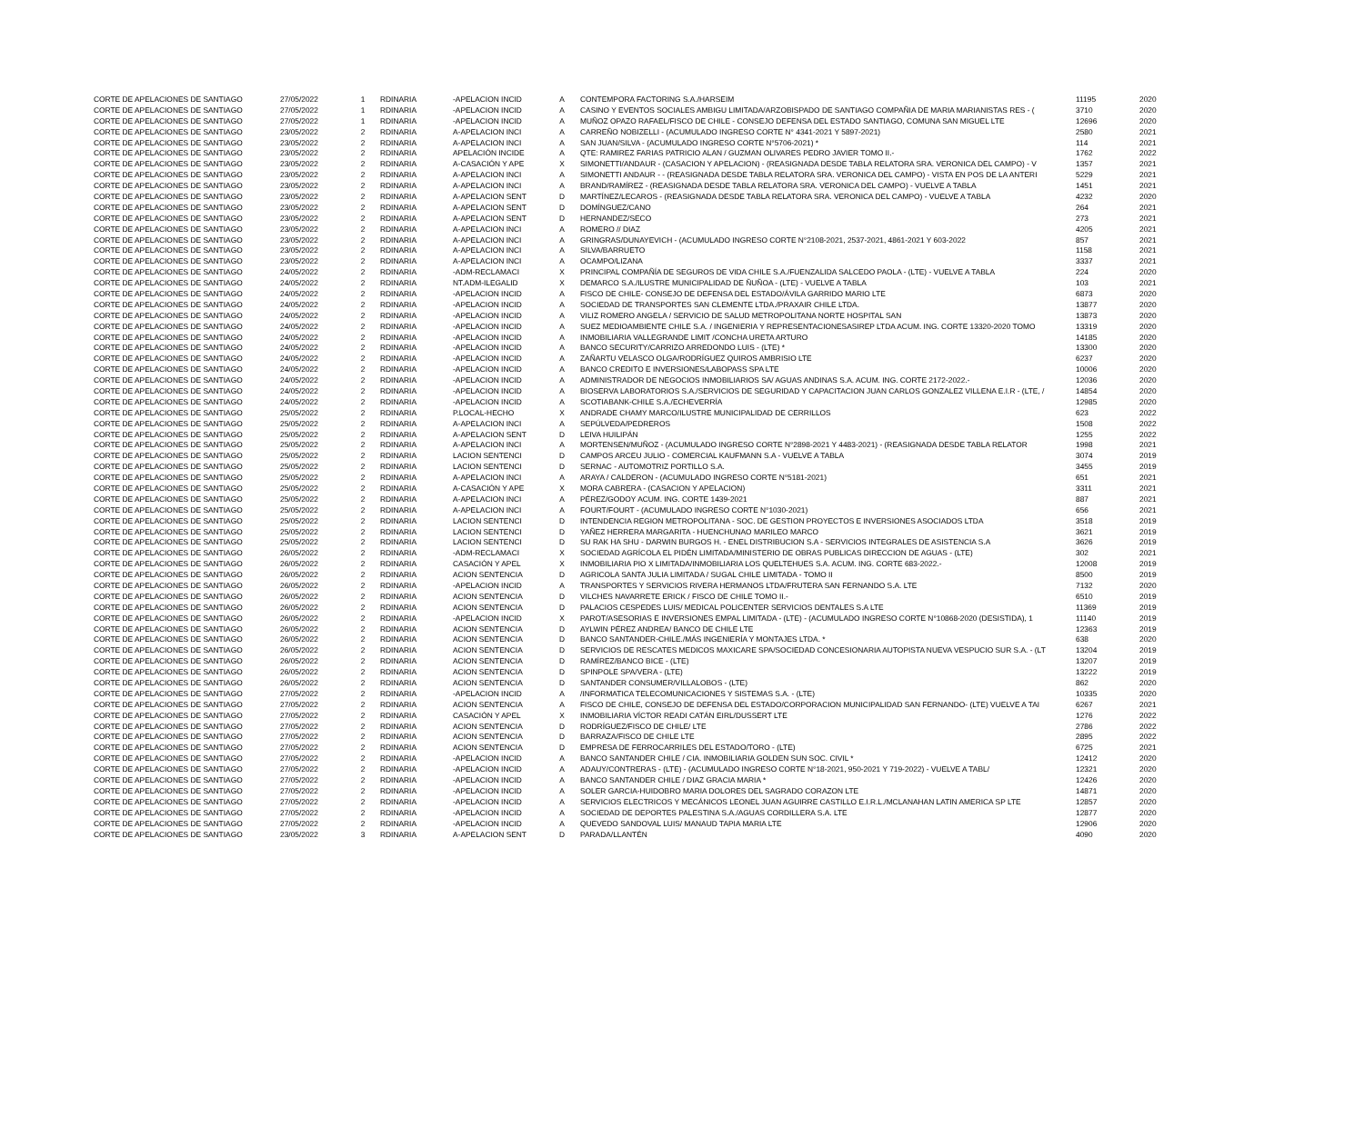| CORTE DE APELACIONES DE SANTIAGO | 27/05/2022 | 1 | RDINARIA | -APELACION INCID | A | CONTEMPORA FACTORING S.A./HARSEIM | 11195 | 2020 |
| CORTE DE APELACIONES DE SANTIAGO | 27/05/2022 | 1 | RDINARIA | -APELACION INCID | A | CASINO Y EVENTOS SOCIALES AMBIGU LIMITADA/ARZOBISPADO DE SANTIAGO COMPAÑIA DE MARIA MARIANISTAS RES - ( | 3710 | 2020 |
| CORTE DE APELACIONES DE SANTIAGO | 27/05/2022 | 1 | RDINARIA | -APELACION INCID | A | MUÑOZ OPAZO RAFAEL/FISCO DE CHILE - CONSEJO DEFENSA DEL ESTADO SANTIAGO, COMUNA SAN MIGUEL LTE | 12696 | 2020 |
| CORTE DE APELACIONES DE SANTIAGO | 23/05/2022 | 2 | RDINARIA | A-APELACION INCI | A | CARREÑO NOBIZELLI - (ACUMULADO INGRESO CORTE N° 4341-2021 Y 5897-2021) | 2580 | 2021 |
| CORTE DE APELACIONES DE SANTIAGO | 23/05/2022 | 2 | RDINARIA | A-APELACION INCI | A | SAN JUAN/SILVA - (ACUMULADO INGRESO CORTE N°5706-2021) * | 114 | 2021 |
| CORTE DE APELACIONES DE SANTIAGO | 23/05/2022 | 2 | RDINARIA | APELACIÓN INCIDE | A | QTE: RAMIREZ FARIAS PATRICIO ALAN / GUZMAN OLIVARES PEDRO JAVIER TOMO II.- | 1762 | 2022 |
| CORTE DE APELACIONES DE SANTIAGO | 23/05/2022 | 2 | RDINARIA | A-CASACIÓN Y APE | X | SIMONETTI/ANDAUR - (CASACION Y APELACION) - (REASIGNADA DESDE TABLA RELATORA SRA. VERONICA DEL CAMPO) - V | 1357 | 2021 |
| CORTE DE APELACIONES DE SANTIAGO | 23/05/2022 | 2 | RDINARIA | A-APELACION INCI | A | SIMONETTI ANDAUR - - (REASIGNADA DESDE TABLA RELATORA SRA. VERONICA DEL CAMPO) - VISTA EN POS DE LA ANTERI | 5229 | 2021 |
| CORTE DE APELACIONES DE SANTIAGO | 23/05/2022 | 2 | RDINARIA | A-APELACION INCI | A | BRAND/RAMÍREZ - (REASIGNADA DESDE TABLA RELATORA SRA. VERONICA DEL CAMPO) - VUELVE A TABLA | 1451 | 2021 |
| CORTE DE APELACIONES DE SANTIAGO | 23/05/2022 | 2 | RDINARIA | A-APELACION SENT | D | MARTÍNEZ/LECAROS - (REASIGNADA DESDE TABLA RELATORA SRA. VERONICA DEL CAMPO) - VUELVE A TABLA | 4232 | 2020 |
| CORTE DE APELACIONES DE SANTIAGO | 23/05/2022 | 2 | RDINARIA | A-APELACION SENT | D | DOMÍNGUEZ/CANO | 264 | 2021 |
| CORTE DE APELACIONES DE SANTIAGO | 23/05/2022 | 2 | RDINARIA | A-APELACION SENT | D | HERNANDEZ/SECO | 273 | 2021 |
| CORTE DE APELACIONES DE SANTIAGO | 23/05/2022 | 2 | RDINARIA | A-APELACION INCI | A | ROMERO // DIAZ | 4205 | 2021 |
| CORTE DE APELACIONES DE SANTIAGO | 23/05/2022 | 2 | RDINARIA | A-APELACION INCI | A | GRINGRAS/DUNAYEVICH - (ACUMULADO INGRESO CORTE N°2108-2021, 2537-2021, 4861-2021 Y 603-2022 | 857 | 2021 |
| CORTE DE APELACIONES DE SANTIAGO | 23/05/2022 | 2 | RDINARIA | A-APELACION INCI | A | SILVA/BARRUETO | 1158 | 2021 |
| CORTE DE APELACIONES DE SANTIAGO | 23/05/2022 | 2 | RDINARIA | A-APELACION INCI | A | OCAMPO/LIZANA | 3337 | 2021 |
| CORTE DE APELACIONES DE SANTIAGO | 24/05/2022 | 2 | RDINARIA | -ADM-RECLAMACI | X | PRINCIPAL COMPAÑÍA DE SEGUROS DE VIDA CHILE S.A./FUENZALIDA SALCEDO PAOLA - (LTE) - VUELVE A TABLA | 224 | 2020 |
| CORTE DE APELACIONES DE SANTIAGO | 24/05/2022 | 2 | RDINARIA | NT.ADM-ILEGALID | X | DEMARCO S.A./ILUSTRE MUNICIPALIDAD DE ÑUÑOA - (LTE) - VUELVE A TABLA | 103 | 2021 |
| CORTE DE APELACIONES DE SANTIAGO | 24/05/2022 | 2 | RDINARIA | -APELACION INCID | A | FISCO DE CHILE- CONSEJO DE DEFENSA DEL ESTADO/ÁVILA GARRIDO MARIO LTE | 6873 | 2020 |
| CORTE DE APELACIONES DE SANTIAGO | 24/05/2022 | 2 | RDINARIA | -APELACION INCID | A | SOCIEDAD DE TRANSPORTES SAN CLEMENTE LTDA./PRAXAIR CHILE LTDA. | 13877 | 2020 |
| CORTE DE APELACIONES DE SANTIAGO | 24/05/2022 | 2 | RDINARIA | -APELACION INCID | A | VILIZ ROMERO ANGELA / SERVICIO DE SALUD METROPOLITANA NORTE HOSPITAL SAN | 13873 | 2020 |
| CORTE DE APELACIONES DE SANTIAGO | 24/05/2022 | 2 | RDINARIA | -APELACION INCID | A | SUEZ MEDIOAMBIENTE CHILE S.A. / INGENIERIA Y REPRESENTACIONESASIREP LTDA ACUM. ING. CORTE 13320-2020 TOMO | 13319 | 2020 |
| CORTE DE APELACIONES DE SANTIAGO | 24/05/2022 | 2 | RDINARIA | -APELACION INCID | A | INMOBILIARIA VALLEGRANDE LIMIT /CONCHA URETA ARTURO | 14185 | 2020 |
| CORTE DE APELACIONES DE SANTIAGO | 24/05/2022 | 2 | RDINARIA | -APELACION INCID | A | BANCO SECURITY/CARRIZO ARREDONDO LUIS - (LTE) * | 13300 | 2020 |
| CORTE DE APELACIONES DE SANTIAGO | 24/05/2022 | 2 | RDINARIA | -APELACION INCID | A | ZAÑARTU VELASCO OLGA/RODRÍGUEZ QUIROS AMBRISIO LTE | 6237 | 2020 |
| CORTE DE APELACIONES DE SANTIAGO | 24/05/2022 | 2 | RDINARIA | -APELACION INCID | A | BANCO CREDITO E INVERSIONES/LABOPASS SPA LTE | 10006 | 2020 |
| CORTE DE APELACIONES DE SANTIAGO | 24/05/2022 | 2 | RDINARIA | -APELACION INCID | A | ADMINISTRADOR DE NEGOCIOS INMOBILIARIOS SA/ AGUAS ANDINAS S.A. ACUM. ING. CORTE 2172-2022.- | 12036 | 2020 |
| CORTE DE APELACIONES DE SANTIAGO | 24/05/2022 | 2 | RDINARIA | -APELACION INCID | A | BIOSERVA LABORATORIOS S.A./SERVICIOS DE SEGURIDAD Y CAPACITACION JUAN CARLOS GONZALEZ VILLENA E.I.R - (LTE, / | 14854 | 2020 |
| CORTE DE APELACIONES DE SANTIAGO | 24/05/2022 | 2 | RDINARIA | -APELACION INCID | A | SCOTIABANK-CHILE S.A./ECHEVERRÍA | 12985 | 2020 |
| CORTE DE APELACIONES DE SANTIAGO | 25/05/2022 | 2 | RDINARIA | P.LOCAL-HECHO | X | ANDRADE CHAMY MARCO/ILUSTRE MUNICIPALIDAD DE CERRILLOS | 623 | 2022 |
| CORTE DE APELACIONES DE SANTIAGO | 25/05/2022 | 2 | RDINARIA | A-APELACION INCI | A | SEPÚLVEDA/PEDREROS | 1508 | 2022 |
| CORTE DE APELACIONES DE SANTIAGO | 25/05/2022 | 2 | RDINARIA | A-APELACION SENT | D | LEIVA HUILIPÁN | 1255 | 2022 |
| CORTE DE APELACIONES DE SANTIAGO | 25/05/2022 | 2 | RDINARIA | A-APELACION INCI | A | MORTENSEN/MUÑOZ - (ACUMULADO INGRESO CORTE N°2898-2021 Y 4483-2021) - (REASIGNADA DESDE TABLA RELATOR | 1998 | 2021 |
| CORTE DE APELACIONES DE SANTIAGO | 25/05/2022 | 2 | RDINARIA | LACION SENTENCI | D | CAMPOS ARCEU JULIO - COMERCIAL KAUFMANN S.A - VUELVE A TABLA | 3074 | 2019 |
| CORTE DE APELACIONES DE SANTIAGO | 25/05/2022 | 2 | RDINARIA | LACION SENTENCI | D | SERNAC - AUTOMOTRIZ PORTILLO S.A. | 3455 | 2019 |
| CORTE DE APELACIONES DE SANTIAGO | 25/05/2022 | 2 | RDINARIA | A-APELACION INCI | A | ARAYA / CALDERON - (ACUMULADO INGRESO CORTE N°5181-2021) | 651 | 2021 |
| CORTE DE APELACIONES DE SANTIAGO | 25/05/2022 | 2 | RDINARIA | A-CASACIÓN Y APE | X | MORA CABRERA - (CASACION Y APELACION) | 3311 | 2021 |
| CORTE DE APELACIONES DE SANTIAGO | 25/05/2022 | 2 | RDINARIA | A-APELACION INCI | A | PÉREZ/GODOY ACUM. ING. CORTE 1439-2021 | 887 | 2021 |
| CORTE DE APELACIONES DE SANTIAGO | 25/05/2022 | 2 | RDINARIA | A-APELACION INCI | A | FOURT/FOURT - (ACUMULADO INGRESO CORTE N°1030-2021) | 656 | 2021 |
| CORTE DE APELACIONES DE SANTIAGO | 25/05/2022 | 2 | RDINARIA | LACION SENTENCI | D | INTENDENCIA REGION METROPOLITANA - SOC. DE GESTION PROYECTOS E INVERSIONES ASOCIADOS LTDA | 3518 | 2019 |
| CORTE DE APELACIONES DE SANTIAGO | 25/05/2022 | 2 | RDINARIA | LACION SENTENCI | D | YAÑEZ HERRERA MARGARITA - HUENCHUNAO MARILEO MARCO | 3621 | 2019 |
| CORTE DE APELACIONES DE SANTIAGO | 25/05/2022 | 2 | RDINARIA | LACION SENTENCI | D | SU RAK HA SHU - DARWIN BURGOS H. - ENEL DISTRIBUCION S.A - SERVICIOS INTEGRALES DE ASISTENCIA S.A | 3626 | 2019 |
| CORTE DE APELACIONES DE SANTIAGO | 26/05/2022 | 2 | RDINARIA | -ADM-RECLAMACI | X | SOCIEDAD AGRÍCOLA EL PIDÉN LIMITADA/MINISTERIO DE OBRAS PUBLICAS DIRECCION DE AGUAS - (LTE) | 302 | 2021 |
| CORTE DE APELACIONES DE SANTIAGO | 26/05/2022 | 2 | RDINARIA | CASACIÓN Y APEL | X | INMOBILIARIA PIO X LIMITADA/INMOBILIARIA LOS QUELTEHUES S.A. ACUM. ING. CORTE 683-2022.- | 12008 | 2019 |
| CORTE DE APELACIONES DE SANTIAGO | 26/05/2022 | 2 | RDINARIA | ACION SENTENCIA | D | AGRICOLA SANTA JULIA LIMITADA / SUGAL CHILE LIMITADA - TOMO II | 8500 | 2019 |
| CORTE DE APELACIONES DE SANTIAGO | 26/05/2022 | 2 | RDINARIA | -APELACION INCID | A | TRANSPORTES Y SERVICIOS RIVERA HERMANOS LTDA/FRUTERA SAN FERNANDO S.A. LTE | 7132 | 2020 |
| CORTE DE APELACIONES DE SANTIAGO | 26/05/2022 | 2 | RDINARIA | ACION SENTENCIA | D | VILCHES NAVARRETE ERICK / FISCO DE CHILE TOMO II.- | 6510 | 2019 |
| CORTE DE APELACIONES DE SANTIAGO | 26/05/2022 | 2 | RDINARIA | ACION SENTENCIA | D | PALACIOS CESPEDES LUIS/ MEDICAL POLICENTER SERVICIOS DENTALES S.A LTE | 11369 | 2019 |
| CORTE DE APELACIONES DE SANTIAGO | 26/05/2022 | 2 | RDINARIA | -APELACION INCID | X | PAROT/ASESORIAS E INVERSIONES EMPAL LIMITADA - (LTE) - (ACUMULADO INGRESO CORTE N°10868-2020 (DESISTIDA), 1 | 11140 | 2019 |
| CORTE DE APELACIONES DE SANTIAGO | 26/05/2022 | 2 | RDINARIA | ACION SENTENCIA | D | AYLWIN PÉREZ ANDREA/ BANCO DE CHILE LTE | 12363 | 2019 |
| CORTE DE APELACIONES DE SANTIAGO | 26/05/2022 | 2 | RDINARIA | ACION SENTENCIA | D | BANCO SANTANDER-CHILE./MÁS INGENIERÍA Y MONTAJES LTDA. * | 638 | 2020 |
| CORTE DE APELACIONES DE SANTIAGO | 26/05/2022 | 2 | RDINARIA | ACION SENTENCIA | D | SERVICIOS DE RESCATES MEDICOS MAXICARE SPA/SOCIEDAD CONCESIONARIA AUTOPISTA NUEVA VESPUCIO SUR S.A. - (LT | 13204 | 2019 |
| CORTE DE APELACIONES DE SANTIAGO | 26/05/2022 | 2 | RDINARIA | ACION SENTENCIA | D | RAMÍREZ/BANCO BICE - (LTE) | 13207 | 2019 |
| CORTE DE APELACIONES DE SANTIAGO | 26/05/2022 | 2 | RDINARIA | ACION SENTENCIA | D | SPINPOLE SPA/VERA - (LTE) | 13222 | 2019 |
| CORTE DE APELACIONES DE SANTIAGO | 26/05/2022 | 2 | RDINARIA | ACION SENTENCIA | D | SANTANDER CONSUMER/VILLALOBOS - (LTE) | 862 | 2020 |
| CORTE DE APELACIONES DE SANTIAGO | 27/05/2022 | 2 | RDINARIA | -APELACION INCID | A | /INFORMATICA TELECOMUNICACIONES Y SISTEMAS S.A. - (LTE) | 10335 | 2020 |
| CORTE DE APELACIONES DE SANTIAGO | 27/05/2022 | 2 | RDINARIA | ACION SENTENCIA | A | FISCO DE CHILE, CONSEJO DE DEFENSA DEL ESTADO/CORPORACION MUNICIPALIDAD SAN FERNANDO- (LTE) VUELVE A TAI | 6267 | 2021 |
| CORTE DE APELACIONES DE SANTIAGO | 27/05/2022 | 2 | RDINARIA | CASACIÓN Y APEL | X | INMOBILIARIA VÍCTOR READI CATÁN EIRL/DUSSERT LTE | 1276 | 2022 |
| CORTE DE APELACIONES DE SANTIAGO | 27/05/2022 | 2 | RDINARIA | ACION SENTENCIA | D | RODRÍGUEZ/FISCO DE CHILE/ LTE | 2786 | 2022 |
| CORTE DE APELACIONES DE SANTIAGO | 27/05/2022 | 2 | RDINARIA | ACION SENTENCIA | D | BARRAZA/FISCO DE CHILE LTE | 2895 | 2022 |
| CORTE DE APELACIONES DE SANTIAGO | 27/05/2022 | 2 | RDINARIA | ACION SENTENCIA | D | EMPRESA DE FERROCARRILES DEL ESTADO/TORO - (LTE) | 6725 | 2021 |
| CORTE DE APELACIONES DE SANTIAGO | 27/05/2022 | 2 | RDINARIA | -APELACION INCID | A | BANCO SANTANDER CHILE / CIA. INMOBILIARIA GOLDEN SUN SOC. CIVIL * | 12412 | 2020 |
| CORTE DE APELACIONES DE SANTIAGO | 27/05/2022 | 2 | RDINARIA | -APELACION INCID | A | ADAUY/CONTRERAS - (LTE) - (ACUMULADO INGRESO CORTE N°18-2021, 950-2021 Y 719-2022) - VUELVE A TABL/ | 12321 | 2020 |
| CORTE DE APELACIONES DE SANTIAGO | 27/05/2022 | 2 | RDINARIA | -APELACION INCID | A | BANCO SANTANDER CHILE / DIAZ GRACIA MARIA * | 12426 | 2020 |
| CORTE DE APELACIONES DE SANTIAGO | 27/05/2022 | 2 | RDINARIA | -APELACION INCID | A | SOLER GARCIA-HUIDOBRO MARIA DOLORES DEL SAGRADO CORAZON LTE | 14871 | 2020 |
| CORTE DE APELACIONES DE SANTIAGO | 27/05/2022 | 2 | RDINARIA | -APELACION INCID | A | SERVICIOS ELECTRICOS Y MECÁNICOS LEONEL JUAN AGUIRRE CASTILLO E.I.R.L./MCLANAHAN LATIN AMERICA SP LTE | 12857 | 2020 |
| CORTE DE APELACIONES DE SANTIAGO | 27/05/2022 | 2 | RDINARIA | -APELACION INCID | A | SOCIEDAD DE DEPORTES PALESTINA S.A./AGUAS CORDILLERA S.A. LTE | 12877 | 2020 |
| CORTE DE APELACIONES DE SANTIAGO | 27/05/2022 | 2 | RDINARIA | -APELACION INCID | A | QUEVEDO SANDOVAL LUIS/ MANAUD TAPIA MARIA LTE | 12906 | 2020 |
| CORTE DE APELACIONES DE SANTIAGO | 23/05/2022 | 3 | RDINARIA | A-APELACION SENT | D | PARADA/LLANTÉN | 4090 | 2020 |